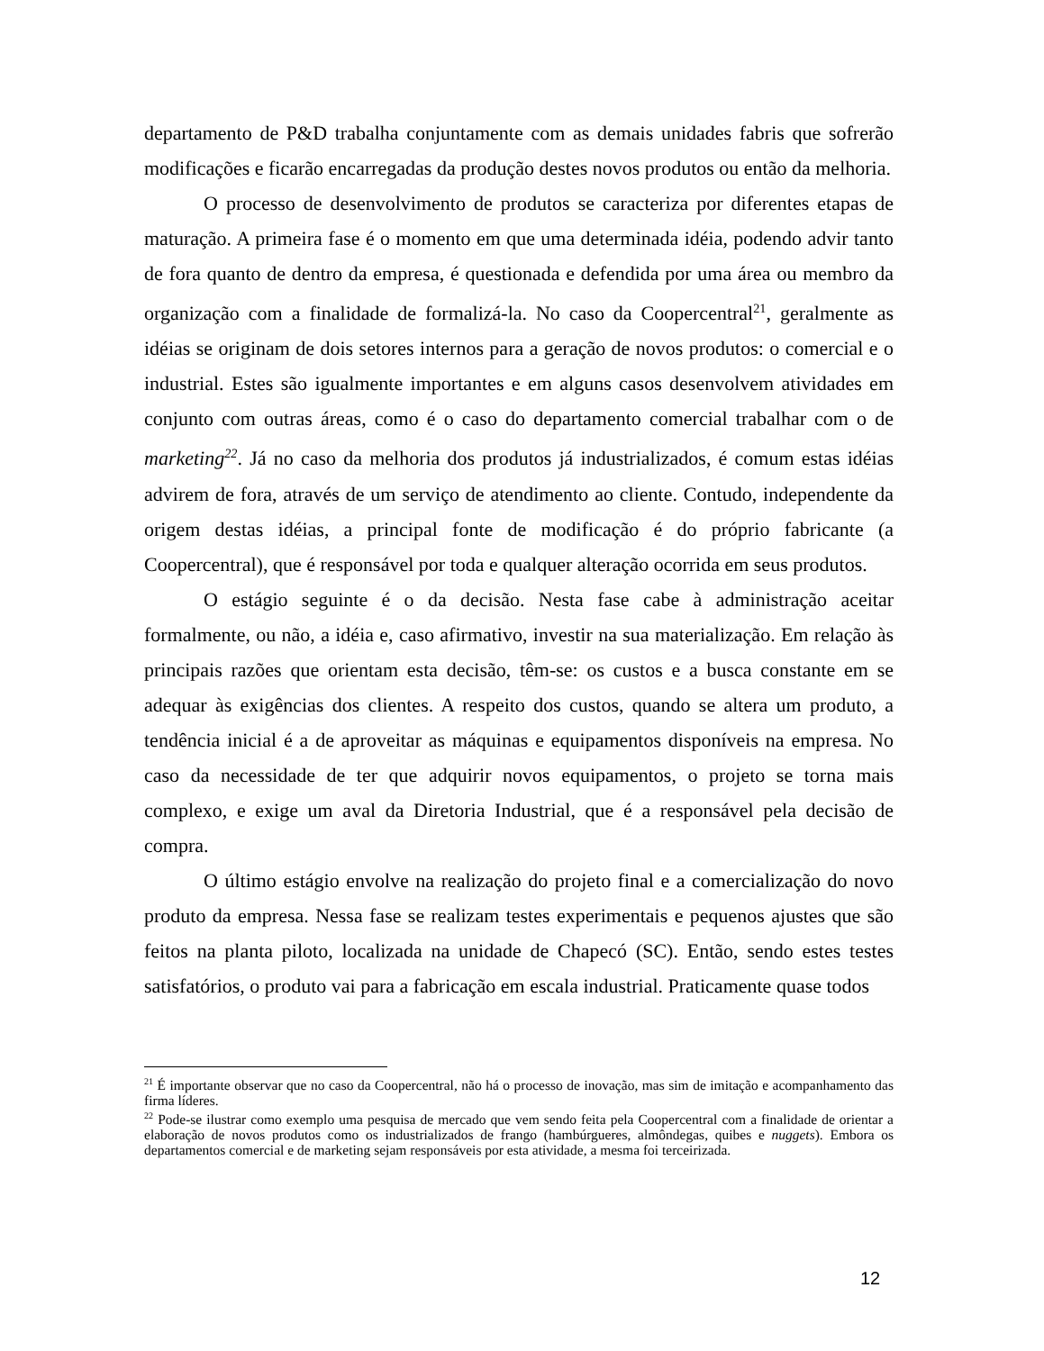departamento de P&D trabalha conjuntamente com as demais unidades fabris que sofrerão modificações e ficarão encarregadas da produção destes novos produtos ou então da melhoria.
O processo de desenvolvimento de produtos se caracteriza por diferentes etapas de maturação. A primeira fase é o momento em que uma determinada idéia, podendo advir tanto de fora quanto de dentro da empresa, é questionada e defendida por uma área ou membro da organização com a finalidade de formalizá-la. No caso da Coopercentral<sup>21</sup>, geralmente as idéias se originam de dois setores internos para a geração de novos produtos: o comercial e o industrial. Estes são igualmente importantes e em alguns casos desenvolvem atividades em conjunto com outras áreas, como é o caso do departamento comercial trabalhar com o de marketing<sup>22</sup>. Já no caso da melhoria dos produtos já industrializados, é comum estas idéias advirem de fora, através de um serviço de atendimento ao cliente. Contudo, independente da origem destas idéias, a principal fonte de modificação é do próprio fabricante (a Coopercentral), que é responsável por toda e qualquer alteração ocorrida em seus produtos.
O estágio seguinte é o da decisão. Nesta fase cabe à administração aceitar formalmente, ou não, a idéia e, caso afirmativo, investir na sua materialização. Em relação às principais razões que orientam esta decisão, têm-se: os custos e a busca constante em se adequar às exigências dos clientes. A respeito dos custos, quando se altera um produto, a tendência inicial é a de aproveitar as máquinas e equipamentos disponíveis na empresa. No caso da necessidade de ter que adquirir novos equipamentos, o projeto se torna mais complexo, e exige um aval da Diretoria Industrial, que é a responsável pela decisão de compra.
O último estágio envolve na realização do projeto final e a comercialização do novo produto da empresa. Nessa fase se realizam testes experimentais e pequenos ajustes que são feitos na planta piloto, localizada na unidade de Chapecó (SC). Então, sendo estes testes satisfatórios, o produto vai para a fabricação em escala industrial. Praticamente quase todos
<sup>21</sup> É importante observar que no caso da Coopercentral, não há o processo de inovação, mas sim de imitação e acompanhamento das firma líderes.
<sup>22</sup> Pode-se ilustrar como exemplo uma pesquisa de mercado que vem sendo feita pela Coopercentral com a finalidade de orientar a elaboração de novos produtos como os industrializados de frango (hambúrgueres, almôndegas, quibes e nuggets). Embora os departamentos comercial e de marketing sejam responsáveis por esta atividade, a mesma foi terceirizada.
12